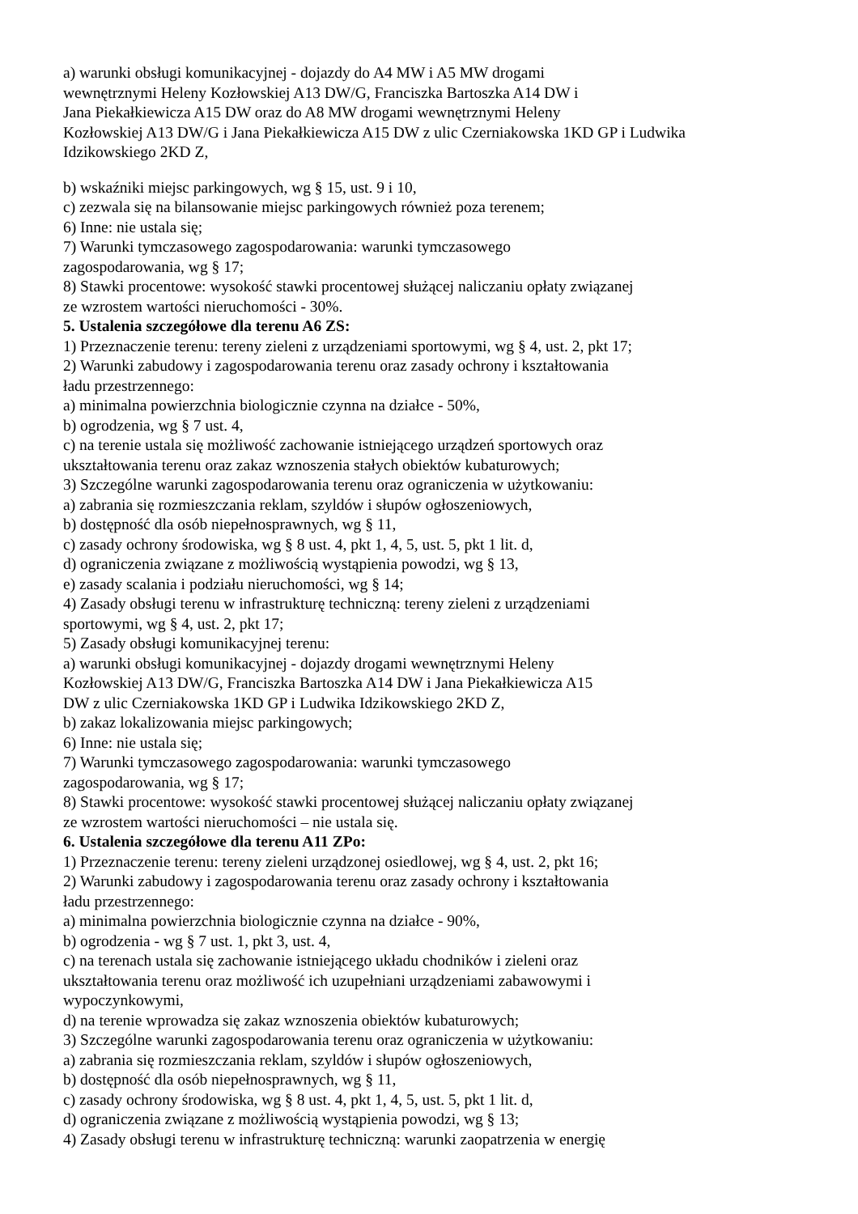a) warunki obsługi komunikacyjnej - dojazdy do A4 MW i A5 MW drogami
wewnętrznymi Heleny Kozłowskiej A13 DW/G, Franciszka Bartoszka A14 DW i
Jana Piekałkiewicza A15 DW oraz do A8 MW drogami wewnętrznymi Heleny
Kozłowskiej A13 DW/G i Jana Piekałkiewicza A15 DW z ulic Czerniakowska 1KD GP i Ludwika
Idzikowskiego 2KD Z,
b) wskaźniki miejsc parkingowych, wg § 15, ust. 9 i 10,
c) zezwala się na bilansowanie miejsc parkingowych również poza terenem;
6) Inne: nie ustala się;
7) Warunki tymczasowego zagospodarowania: warunki tymczasowego
zagospodarowania, wg § 17;
8) Stawki procentowe: wysokość stawki procentowej służącej naliczaniu opłaty związanej
ze wzrostem wartości nieruchomości - 30%.
5. Ustalenia szczegółowe dla terenu A6 ZS:
1) Przeznaczenie terenu: tereny zieleni z urządzeniami sportowymi, wg § 4, ust. 2, pkt 17;
2) Warunki zabudowy i zagospodarowania terenu oraz zasady ochrony i kształtowania
ładu przestrzennego:
a) minimalna powierzchnia biologicznie czynna na działce - 50%,
b) ogrodzenia, wg § 7 ust. 4,
c) na terenie ustala się możliwość zachowanie istniejącego urządzeń sportowych oraz
ukształtowania terenu oraz zakaz wznoszenia stałych obiektów kubaturowych;
3) Szczególne warunki zagospodarowania terenu oraz ograniczenia w użytkowaniu:
a) zabrania się rozmieszczania reklam, szyldów i słupów ogłoszeniowych,
b) dostępność dla osób niepełnosprawnych, wg § 11,
c) zasady ochrony środowiska, wg § 8 ust. 4, pkt 1, 4, 5, ust. 5, pkt 1 lit. d,
d) ograniczenia związane z możliwością wystąpienia powodzi, wg § 13,
e) zasady scalania i podziału nieruchomości, wg § 14;
4) Zasady obsługi terenu w infrastrukturę techniczną: tereny zieleni z urządzeniami
sportowymi, wg § 4, ust. 2, pkt 17;
5) Zasady obsługi komunikacyjnej terenu:
a) warunki obsługi komunikacyjnej - dojazdy drogami wewnętrznymi Heleny
Kozłowskiej A13 DW/G, Franciszka Bartoszka A14 DW i Jana Piekałkiewicza A15
DW z ulic Czerniakowska 1KD GP i Ludwika Idzikowskiego 2KD Z,
b) zakaz lokalizowania miejsc parkingowych;
6) Inne: nie ustala się;
7) Warunki tymczasowego zagospodarowania: warunki tymczasowego
zagospodarowania, wg § 17;
8) Stawki procentowe: wysokość stawki procentowej służącej naliczaniu opłaty związanej
ze wzrostem wartości nieruchomości – nie ustala się.
6. Ustalenia szczegółowe dla terenu A11 ZPo:
1) Przeznaczenie terenu: tereny zieleni urządzonej osiedlowej, wg § 4, ust. 2, pkt 16;
2) Warunki zabudowy i zagospodarowania terenu oraz zasady ochrony i kształtowania
ładu przestrzennego:
a) minimalna powierzchnia biologicznie czynna na działce - 90%,
b) ogrodzenia - wg § 7 ust. 1, pkt 3, ust. 4,
c) na terenach ustala się zachowanie istniejącego układu chodników i zieleni oraz
ukształtowania terenu oraz możliwość ich uzupełniani urządzeniami zabawowymi i
wypoczynkowymi,
d) na terenie wprowadza się zakaz wznoszenia obiektów kubaturowych;
3) Szczególne warunki zagospodarowania terenu oraz ograniczenia w użytkowaniu:
a) zabrania się rozmieszczania reklam, szyldów i słupów ogłoszeniowych,
b) dostępność dla osób niepełnosprawnych, wg § 11,
c) zasady ochrony środowiska, wg § 8 ust. 4, pkt 1, 4, 5, ust. 5, pkt 1 lit. d,
d) ograniczenia związane z możliwością wystąpienia powodzi, wg § 13;
4) Zasady obsługi terenu w infrastrukturę techniczną: warunki zaopatrzenia w energię